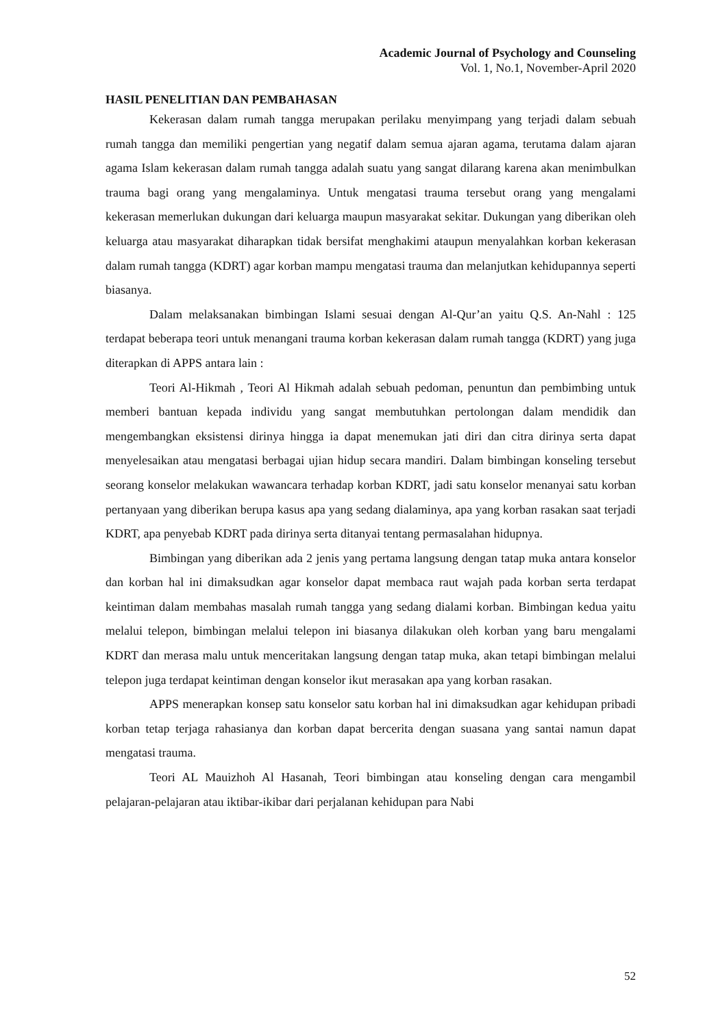Academic Journal of Psychology and Counseling
Vol. 1, No.1, November-April 2020
HASIL PENELITIAN DAN PEMBAHASAN
Kekerasan dalam rumah tangga merupakan perilaku menyimpang yang terjadi dalam sebuah rumah tangga dan memiliki pengertian yang negatif dalam semua ajaran agama, terutama dalam ajaran agama Islam kekerasan dalam rumah tangga adalah suatu yang sangat dilarang karena akan menimbulkan trauma bagi orang yang mengalaminya. Untuk mengatasi trauma tersebut orang yang mengalami kekerasan memerlukan dukungan dari keluarga maupun masyarakat sekitar. Dukungan yang diberikan oleh keluarga atau masyarakat diharapkan tidak bersifat menghakimi ataupun menyalahkan korban kekerasan dalam rumah tangga (KDRT) agar korban mampu mengatasi trauma dan melanjutkan kehidupannya seperti biasanya.
Dalam melaksanakan bimbingan Islami sesuai dengan Al-Qur’an yaitu Q.S. An-Nahl : 125 terdapat beberapa teori untuk menangani trauma korban kekerasan dalam rumah tangga (KDRT) yang juga diterapkan di APPS antara lain :
Teori Al-Hikmah , Teori Al Hikmah adalah sebuah pedoman, penuntun dan pembimbing untuk memberi bantuan kepada individu yang sangat membutuhkan pertolongan dalam mendidik dan mengembangkan eksistensi dirinya hingga ia dapat menemukan jati diri dan citra dirinya serta dapat menyelesaikan atau mengatasi berbagai ujian hidup secara mandiri. Dalam bimbingan konseling tersebut seorang konselor melakukan wawancara terhadap korban KDRT, jadi satu konselor menanyai satu korban pertanyaan yang diberikan berupa kasus apa yang sedang dialaminya, apa yang korban rasakan saat terjadi KDRT, apa penyebab KDRT pada dirinya serta ditanyai tentang permasalahan hidupnya.
Bimbingan yang diberikan ada 2 jenis yang pertama langsung dengan tatap muka antara konselor dan korban hal ini dimaksudkan agar konselor dapat membaca raut wajah pada korban serta terdapat keintiman dalam membahas masalah rumah tangga yang sedang dialami korban. Bimbingan kedua yaitu melalui telepon, bimbingan melalui telepon ini biasanya dilakukan oleh korban yang baru mengalami KDRT dan merasa malu untuk menceritakan langsung dengan tatap muka, akan tetapi bimbingan melalui telepon juga terdapat keintiman dengan konselor ikut merasakan apa yang korban rasakan.
APPS menerapkan konsep satu konselor satu korban hal ini dimaksudkan agar kehidupan pribadi korban tetap terjaga rahasianya dan korban dapat bercerita dengan suasana yang santai namun dapat mengatasi trauma.
Teori AL Mauizhoh Al Hasanah, Teori bimbingan atau konseling dengan cara mengambil pelajaran-pelajaran atau iktibar-ikibar dari perjalanan kehidupan para Nabi
52